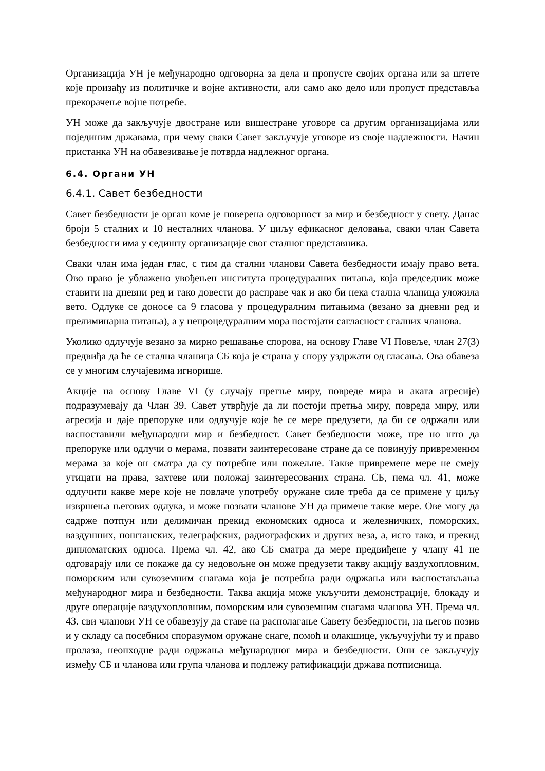Организација УН је међународно одговорна за дела и пропусте својих органа или за штете које произађу из политичке и војне активности, али само ако дело или пропуст представља прекорачење војне потребе.
УН може да закључује двостране или вишестране уговоре са другим организацијама или појединим државама, при чему сваки Савет закључује уговоре из своје надлежности. Начин пристанка УН на обавезивање је потврда надлежног органа.
6.4. Органи УН
6.4.1. Савет безбедности
Савет безбедности је орган коме је поверена одговорност за мир и безбедност у свету. Данас броји 5 сталних и 10 несталних чланова. У циљу ефикасног деловања, сваки члан Савета безбедности има у седишту организације свог сталног представника.
Сваки члан има један глас, с тим да стални чланови Савета безбедности имају право вета. Ово право је ублажено увођењен института процедуралних питања, која председник може ставити на дневни ред и тако довести до расправе чак и ако би нека стална чланица уложила вето. Одлуке се доносе са 9 гласова у процедуралним питањима (везано за дневни ред и прелиминарна питања), а у непроцедуралним мора постојати сагласност сталних чланова.
Уколико одлучује везано за мирно решавање спорова, на основу Главе VI Повеље, члан 27(3) предвиђа да ће се стална чланица СБ која је страна у спору уздржати од гласања. Ова обавеза се у многим случајевима игнорише.
Акције на основу Главе VI (у случају претње миру, повреде мира и аката агресије) подразумевају да Члан 39. Савет утврђује да ли постоји претња миру, повреда миру, или агресија и даје препоруке или одлучује које ће се мере предузети, да би се одржали или васпоставили међународни мир и безбедност. Савет безбедности може, пре но што да препоруке или одлучи о мерама, позвати заинтересоване стране да се повинују привременим мерама за које он сматра да су потребне или пожељне. Такве привремене мере не смеју утицати на права, захтеве или положај заинтересованих страна. СБ, пема чл. 41, може одлучити какве мере које не повлаче употребу оружане силе треба да се примене у циљу извршења његових одлука, и може позвати чланове УН да примене такве мере. Ове могу да садрже потпун или делимичан прекид економских односа и железничких, поморских, ваздушних, поштанских, телеграфских, радиографских и других веза, а, исто тако, и прекид дипломатских односа. Према чл. 42, ако СБ сматра да мере предвиђене у члану 41 не одговарају или се покаже да су недовољне он може предузети такву акцију ваздухопловним, поморским или сувоземним снагама која је потребна ради одржања или васпостављања међународног мира и безбедности. Таква акција може укључити демонстрације, блокаду и друге операције ваздухопловним, поморским или сувоземним снагама чланова УН. Према чл. 43. сви чланови УН се обавезују да ставе на располагање Савету безбедности, на његов позив и у складу са посебним споразумом оружане снаге, помоћ и олакшице, укључујући ту и право пролаза, неопходне ради одржања међународног мира и безбедности. Они се закључују између СБ и чланова или група чланова и подлежу ратификацији држава потписница.